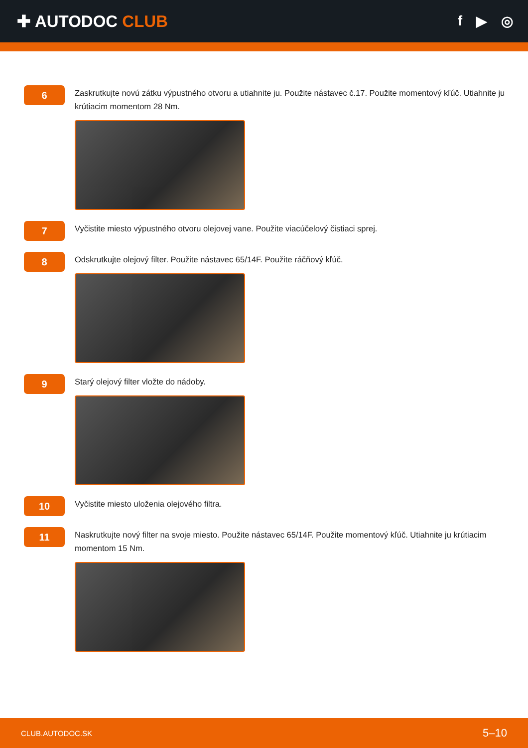✚ AUTODOC CLUB
f ▶ ◎
6
Zaskrutkujte novú zátku výpustného otvoru a utiahnite ju. Použite nástavec č.17. Použite momentový kľúč. Utiahnite ju krútiacim momentom 28 Nm.
7
Vyčistite miesto výpustného otvoru olejovej vane. Použite viacúčelový čistiaci sprej.
8
Odskrutkujte olejový filter. Použite nástavec 65/14F. Použite ráčňový kľúč.
9
Starý olejový filter vložte do nádoby.
10
Vyčistite miesto uloženia olejového filtra.
11
Naskrutkujte nový filter na svoje miesto. Použite nástavec 65/14F. Použite momentový kľúč. Utiahnite ju krútiacim momentom 15 Nm.
CLUB.AUTODOC.SK 5–10